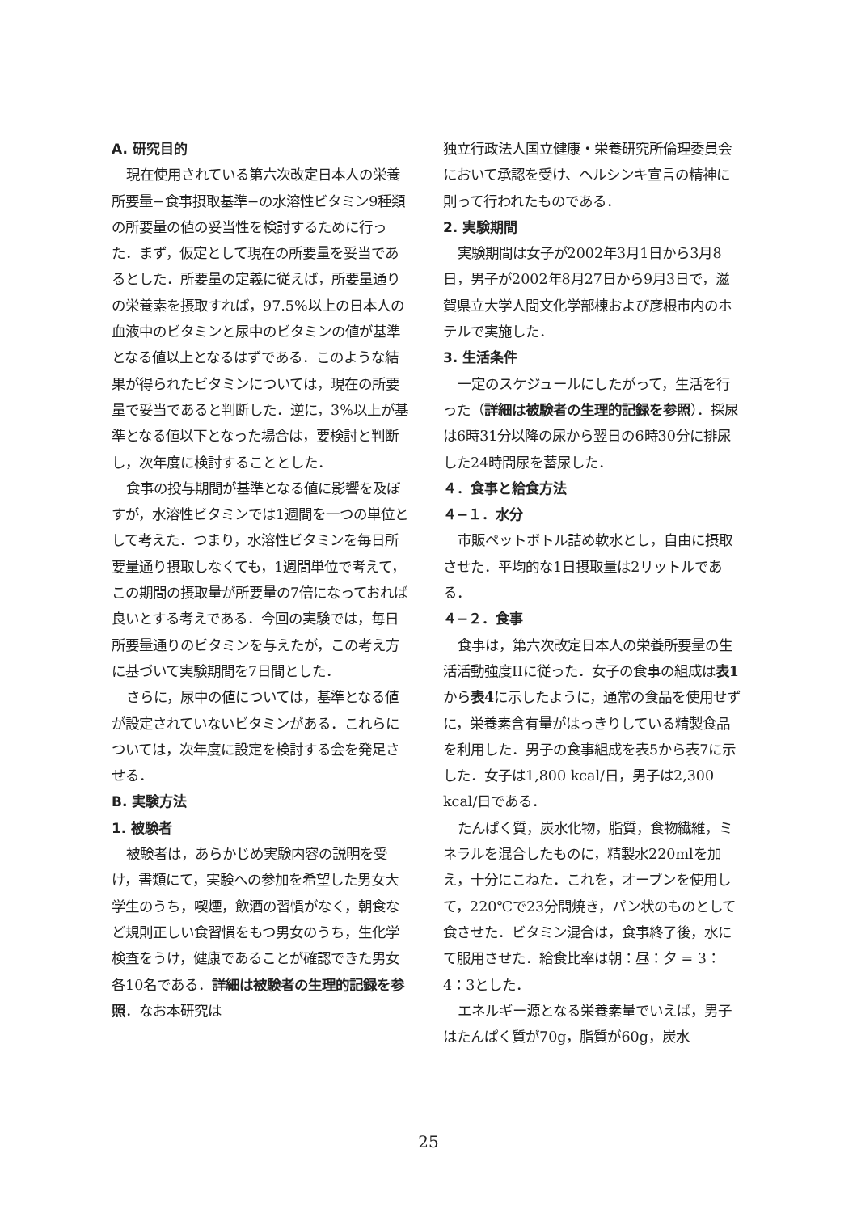A. 研究目的
現在使用されている第六次改定日本人の栄養所要量−食事摂取基準−の水溶性ビタミン9種類の所要量の値の妥当性を検討するために行った．まず，仮定として現在の所要量を妥当であるとした．所要量の定義に従えば，所要量通りの栄養素を摂取すれば，97.5%以上の日本人の血液中のビタミンと尿中のビタミンの値が基準となる値以上となるはずである．このような結果が得られたビタミンについては，現在の所要量で妥当であると判断した．逆に，3%以上が基準となる値以下となった場合は，要検討と判断し，次年度に検討することとした．
食事の投与期間が基準となる値に影響を及ぼすが，水溶性ビタミンでは1週間を一つの単位として考えた．つまり，水溶性ビタミンを毎日所要量通り摂取しなくても，1週間単位で考えて，この期間の摂取量が所要量の7倍になっておれば良いとする考えである．今回の実験では，毎日所要量通りのビタミンを与えたが，この考え方に基づいて実験期間を7日間とした．
さらに，尿中の値については，基準となる値が設定されていないビタミンがある．これらについては，次年度に設定を検討する会を発足させる．
B. 実験方法
1. 被験者
被験者は，あらかじめ実験内容の説明を受け，書類にて，実験への参加を希望した男女大学生のうち，喫煙，飲酒の習慣がなく，朝食など規則正しい食習慣をもつ男女のうち，生化学検査をうけ，健康であることが確認できた男女各10名である．詳細は被験者の生理的記録を参照．なお本研究は
独立行政法人国立健康・栄養研究所倫理委員会において承認を受け、ヘルシンキ宣言の精神に則って行われたものである．
2. 実験期間
実験期間は女子が2002年3月1日から3月8日，男子が2002年8月27日から9月3日で，滋賀県立大学人間文化学部棟および彦根市内のホテルで実施した．
3. 生活条件
一定のスケジュールにしたがって，生活を行った（詳細は被験者の生理的記録を参照）．採尿は6時31分以降の尿から翌日の6時30分に排尿した24時間尿を蓄尿した．
４．食事と給食方法
４−１．水分
市販ペットボトル詰め軟水とし，自由に摂取させた．平均的な1日摂取量は2リットルである．
４−２．食事
食事は，第六次改定日本人の栄養所要量の生活活動強度IIに従った．女子の食事の組成は表1から表4に示したように，通常の食品を使用せずに，栄養素含有量がはっきりしている精製食品を利用した．男子の食事組成を表5から表7に示した．女子は1,800 kcal/日，男子は2,300 kcal/日である．
たんぱく質，炭水化物，脂質，食物繊維，ミネラルを混合したものに，精製水220mlを加え，十分にこねた．これを，オーブンを使用して，220℃で23分間焼き，パン状のものとして食させた．ビタミン混合は，食事終了後，水にて服用させた．給食比率は朝：昼：夕 = 3：4：3とした．
エネルギー源となる栄養素量でいえば，男子はたんぱく質が70g，脂質が60g，炭水
25